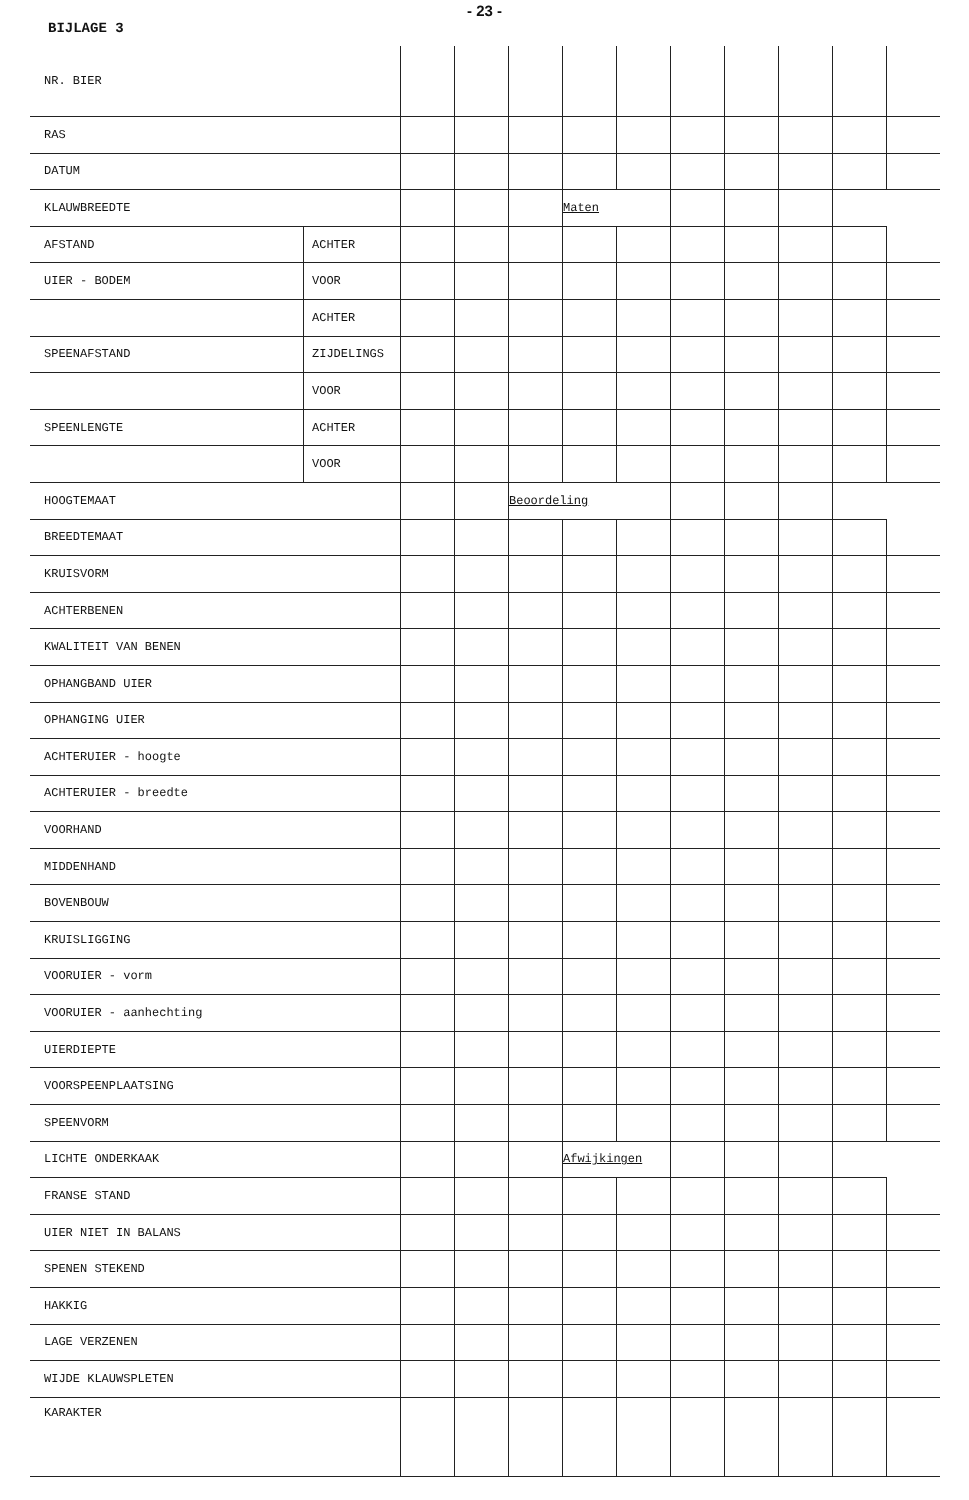- 23 -
BIJLAGE 3
| NR. BIER | | | | | | | | | | | |
| RAS | | | | | | | | | | | |
| DATUM | | | | | | | | | | | |
| KLAUWBREEDTE | | | | | Maten | | | | | | |
| AFSTAND | ACHTER | | | | | | | | | | |
| UIER - BODEM | VOOR | | | | | | | | | | |
| | ACHTER | | | | | | | | | | |
| SPEENAFSTAND | ZIJDELINGS | | | | | | | | | | |
| | VOOR | | | | | | | | | | |
| SPEENLENGTE | ACHTER | | | | | | | | | | |
| | VOOR | | | | | | | | | | |
| HOOGTEMAAT | | | | Beoordeling | | | | | | | |
| BREEDTEMAAT | | | | | | | | | | | |
| KRUISVORM | | | | | | | | | | | |
| ACHTERBENEN | | | | | | | | | | | |
| KWALITEIT VAN BENEN | | | | | | | | | | | |
| OPHANGBAND UIER | | | | | | | | | | | |
| OPHANGING UIER | | | | | | | | | | | |
| ACHTERUIER - hoogte | | | | | | | | | | | |
| ACHTERUIER - breedte | | | | | | | | | | | |
| VOORHAND | | | | | | | | | | | |
| MIDDENHAND | | | | | | | | | | | |
| BOVENBOUW | | | | | | | | | | | |
| KRUISLIGGING | | | | | | | | | | | |
| VOORUIER - vorm | | | | | | | | | | | |
| VOORUIER - aanhechting | | | | | | | | | | | |
| UIERDIEPTE | | | | | | | | | | | |
| VOORSPEENPLAATSING | | | | | | | | | | | |
| SPEENVORM | | | | | | | | | | | |
| LICHTE ONDERKAAK | | | | | Afwijkingen | | | | | | |
| FRANSE STAND | | | | | | | | | | | |
| UIER NIET IN BALANS | | | | | | | | | | | |
| SPENEN STEKEND | | | | | | | | | | | |
| HAKKIG | | | | | | | | | | | |
| LAGE VERZENEN | | | | | | | | | | | |
| WIJDE KLAUWSPLETEN | | | | | | | | | | | |
| KARAKTER | | | | | | | | | | | |